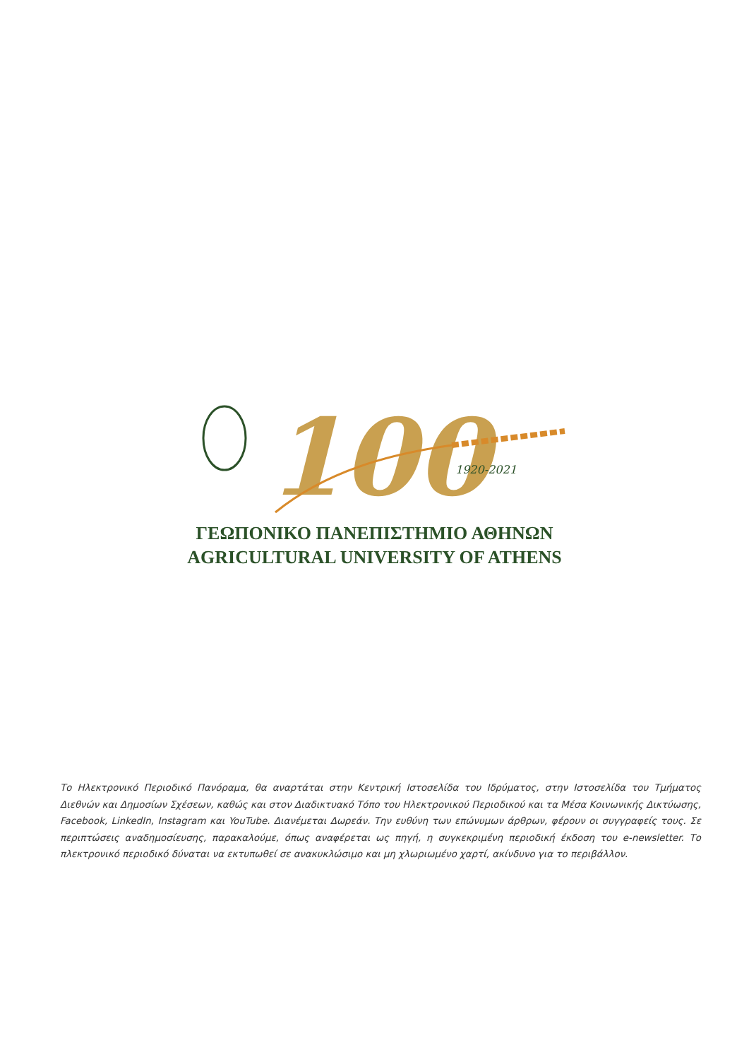100
1920-2021
ΓΕΩΠΟΝΙΚΟ ΠΑΝΕΠΙΣΤΗΜΙΟ ΑΘΗΝΩΝ
AGRICULTURAL UNIVERSITY OF ATHENS
Το Ηλεκτρονικό Περιοδικό Πανόραμα, θα αναρτάται στην Κεντρική Ιστοσελίδα του Ιδρύματος, στην Ιστοσελίδα του Τμήματος Διεθνών και Δημοσίων Σχέσεων, καθώς και στον Διαδικτυακό Τόπο του Ηλεκτρονικού Περιοδικού και τα Μέσα Κοινωνικής Δικτύωσης, Facebook, LinkedIn, Instagram και YouTube. Διανέμεται Δωρεάν. Την ευθύνη των επώνυμων άρθρων, φέρουν οι συγγραφείς τους. Σε περιπτώσεις αναδημοσίευσης, παρακαλούμε, όπως αναφέρεται ως πηγή, η συγκεκριμένη περιοδική έκδοση του e-newsletter. Το πλεκτρονικό περιοδικό δύναται να εκτυπωθεί σε ανακυκλώσιμο και μη χλωριωμένο χαρτί, ακίνδυνο για το περιβάλλον.